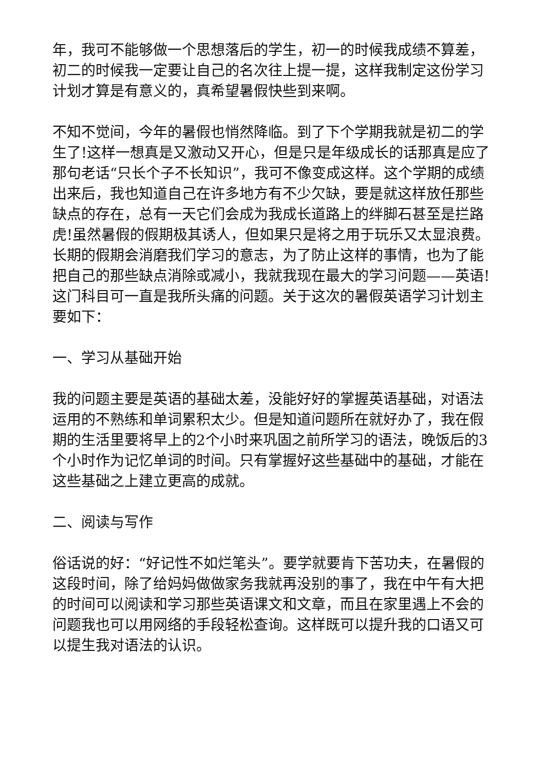年，我可不能够做一个思想落后的学生，初一的时候我成绩不算差，初二的时候我一定要让自己的名次往上提一提，这样我制定这份学习计划才算是有意义的，真希望暑假快些到来啊。
不知不觉间，今年的暑假也悄然降临。到了下个学期我就是初二的学生了!这样一想真是又激动又开心，但是只是年级成长的话那真是应了那句老话“只长个子不长知识”，我可不像变成这样。这个学期的成绩出来后，我也知道自己在许多地方有不少欠缺，要是就这样放任那些缺点的存在，总有一天它们会成为我成长道路上的绊脚石甚至是拦路虎!虽然暑假的假期极其诱人，但如果只是将之用于玩乐又太显浪费。长期的假期会消磨我们学习的意志，为了防止这样的事情，也为了能把自己的那些缺点消除或减小，我就我现在最大的学习问题——英语!这门科目可一直是我所头痛的问题。关于这次的暑假英语学习计划主要如下：
一、学习从基础开始
我的问题主要是英语的基础太差，没能好好的掌握英语基础，对语法运用的不熟练和单词累积太少。但是知道问题所在就好办了，我在假期的生活里要将早上的2个小时来巩固之前所学习的语法，晚饭后的3个小时作为记忆单词的时间。只有掌握好这些基础中的基础，才能在这些基础之上建立更高的成就。
二、阅读与写作
俗话说的好：“好记性不如烂笔头”。要学就要肯下苦功夫，在暑假的这段时间，除了给妈妈做做家务我就再没别的事了，我在中午有大把的时间可以阅读和学习那些英语课文和文章，而且在家里遇上不会的问题我也可以用网络的手段轻松查询。这样既可以提升我的口语又可以提生我对语法的认识。